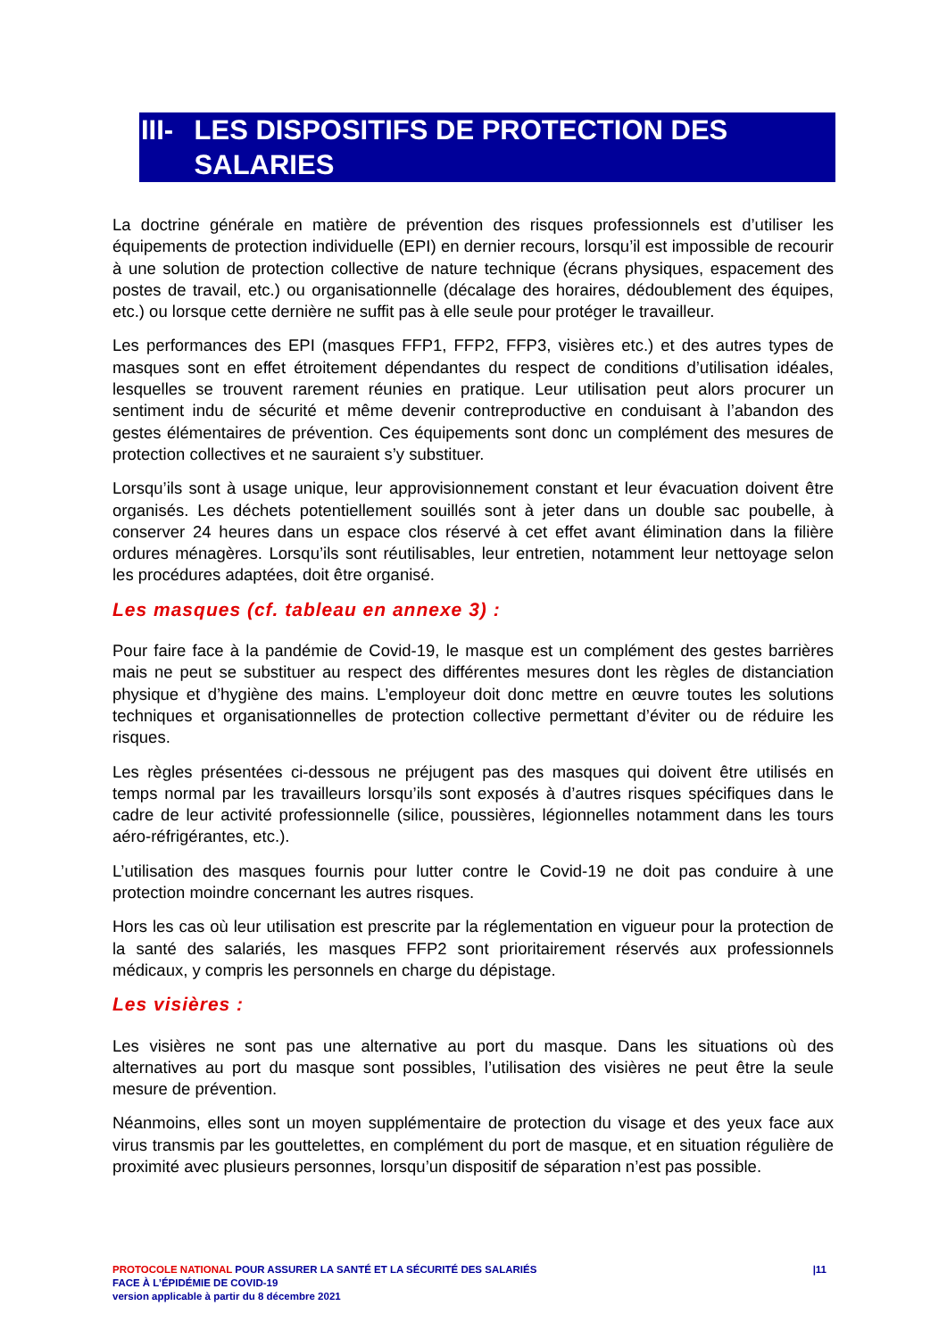III-
LES DISPOSITIFS DE PROTECTION DES SALARIES
La doctrine générale en matière de prévention des risques professionnels est d’utiliser les équipements de protection individuelle (EPI) en dernier recours, lorsqu’il est impossible de recourir à une solution de protection collective de nature technique (écrans physiques, espacement des postes de travail, etc.) ou organisationnelle (décalage des horaires, dédoublement des équipes, etc.) ou lorsque cette dernière ne suffit pas à elle seule pour protéger le travailleur.
Les performances des EPI (masques FFP1, FFP2, FFP3, visières etc.) et des autres types de masques sont en effet étroitement dépendantes du respect de conditions d’utilisation idéales, lesquelles se trouvent rarement réunies en pratique. Leur utilisation peut alors procurer un sentiment indu de sécurité et même devenir contreproductive en conduisant à l’abandon des gestes élémentaires de prévention. Ces équipements sont donc un complément des mesures de protection collectives et ne sauraient s’y substituer.
Lorsqu’ils sont à usage unique, leur approvisionnement constant et leur évacuation doivent être organisés. Les déchets potentiellement souillés sont à jeter dans un double sac poubelle, à conserver 24 heures dans un espace clos réservé à cet effet avant élimination dans la filière ordures ménagères. Lorsqu’ils sont réutilisables, leur entretien, notamment leur nettoyage selon les procédures adaptées, doit être organisé.
Les masques (cf. tableau en annexe 3) :
Pour faire face à la pandémie de Covid-19, le masque est un complément des gestes barrières mais ne peut se substituer au respect des différentes mesures dont les règles de distanciation physique et d’hygiène des mains. L’employeur doit donc mettre en œuvre toutes les solutions techniques et organisationnelles de protection collective permettant d’éviter ou de réduire les risques.
Les règles présentées ci-dessous ne préjugent pas des masques qui doivent être utilisés en temps normal par les travailleurs lorsqu’ils sont exposés à d’autres risques spécifiques dans le cadre de leur activité professionnelle (silice, poussières, légionnelles notamment dans les tours aéro-réfrigérantes, etc.).
L’utilisation des masques fournis pour lutter contre le Covid-19 ne doit pas conduire à une protection moindre concernant les autres risques.
Hors les cas où leur utilisation est prescrite par la réglementation en vigueur pour la protection de la santé des salariés, les masques FFP2 sont prioritairement réservés aux professionnels médicaux, y compris les personnels en charge du dépistage.
Les visières :
Les visières ne sont pas une alternative au port du masque. Dans les situations où des alternatives au port du masque sont possibles, l’utilisation des visières ne peut être la seule mesure de prévention.
Néanmoins, elles sont un moyen supplémentaire de protection du visage et des yeux face aux virus transmis par les gouttelettes, en complément du port de masque, et en situation régulière de proximité avec plusieurs personnes, lorsqu’un dispositif de séparation n’est pas possible.
PROTOCOLE NATIONAL POUR ASSURER LA SANTÉ ET LA SÉCURITÉ DES SALARIÉS
FACE À L’ÉPIDÉMIE DE COVID-19
version applicable à partir du 8 décembre 2021
|11